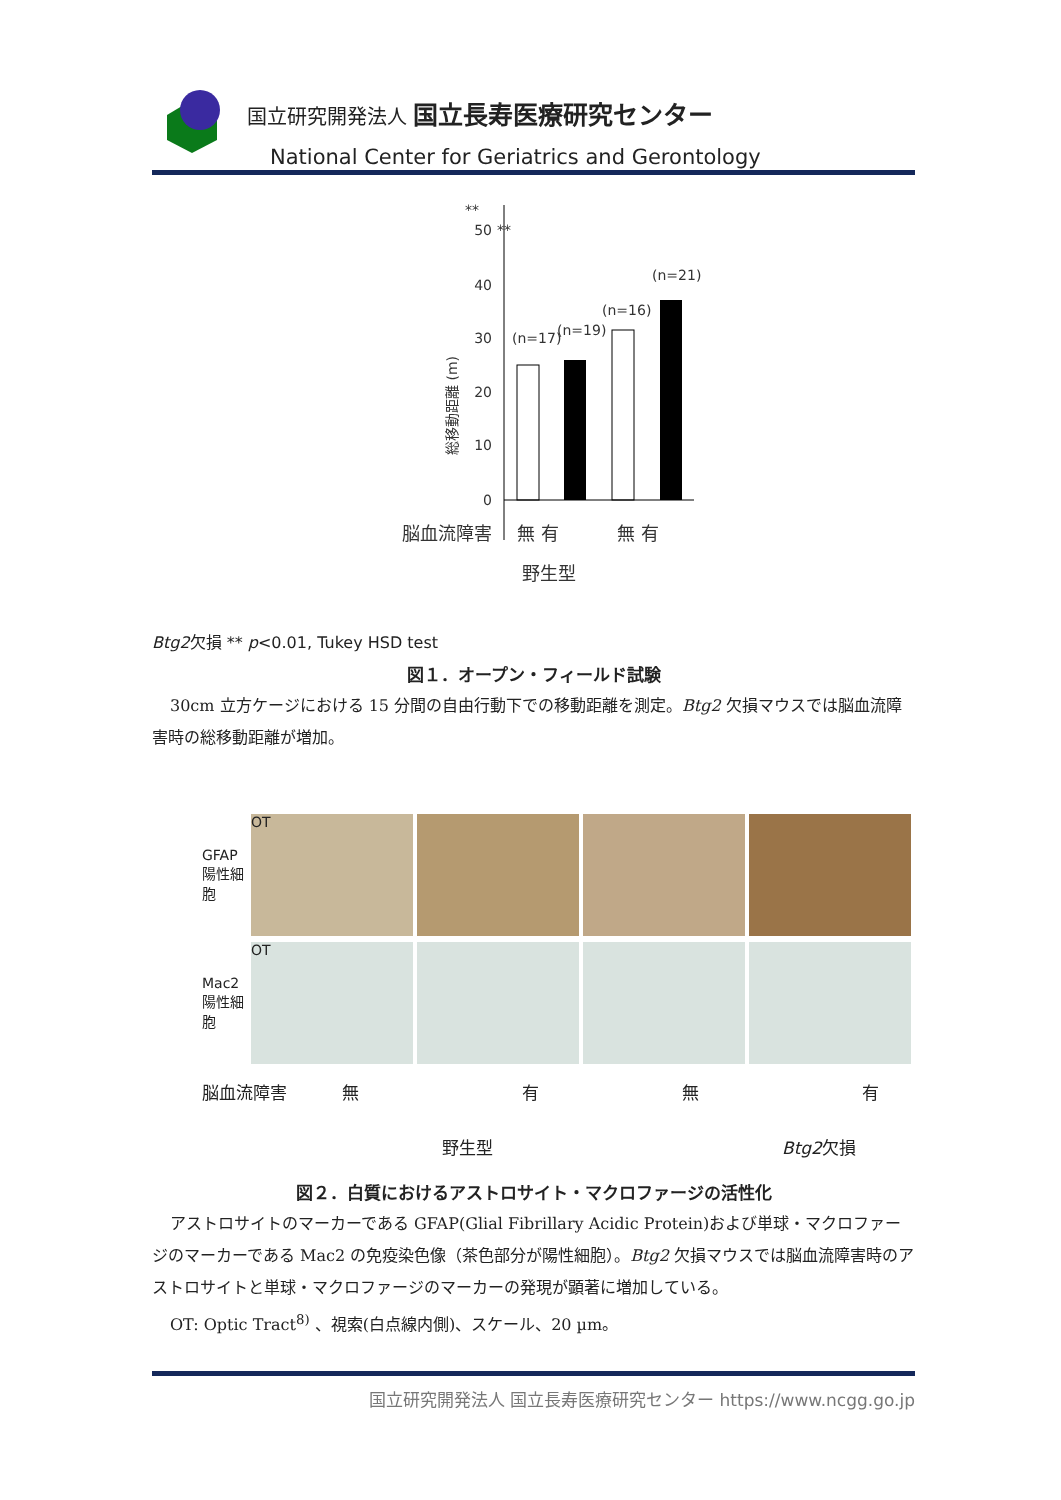国立研究開発法人 国立長寿医療研究センター
National Center for Geriatrics and Gerontology
**
**
50
40
30
20
10
0
(n=17)
(n=19)
(n=16)
(n=21)
総移動距離 (m)
脳血流障害
無 有
無 有
野生型
Btg2欠損
** p<0.01, Tukey HSD test
図１．オープン・フィールド試験
30cm 立方ケージにおける 15 分間の自由行動下での移動距離を測定。Btg2 欠損マウスでは脳血流障害時の総移動距離が増加。
GFAP陽性細胞
OT
Mac2陽性細胞
OT
脳血流障害 無有無有
野生型 Btg2欠損
図２．白質におけるアストロサイト・マクロファージの活性化
アストロサイトのマーカーである GFAP(Glial Fibrillary Acidic Protein)および単球・マクロファージのマーカーである Mac2 の免疫染色像（茶色部分が陽性細胞）。Btg2 欠損マウスでは脳血流障害時のアストロサイトと単球・マクロファージのマーカーの発現が顕著に増加している。
OT: Optic Tract<sup>8)</sup> 、視索(白点線内側)、スケール、20 µm。
国立研究開発法人 国立長寿医療研究センター https://www.ncgg.go.jp